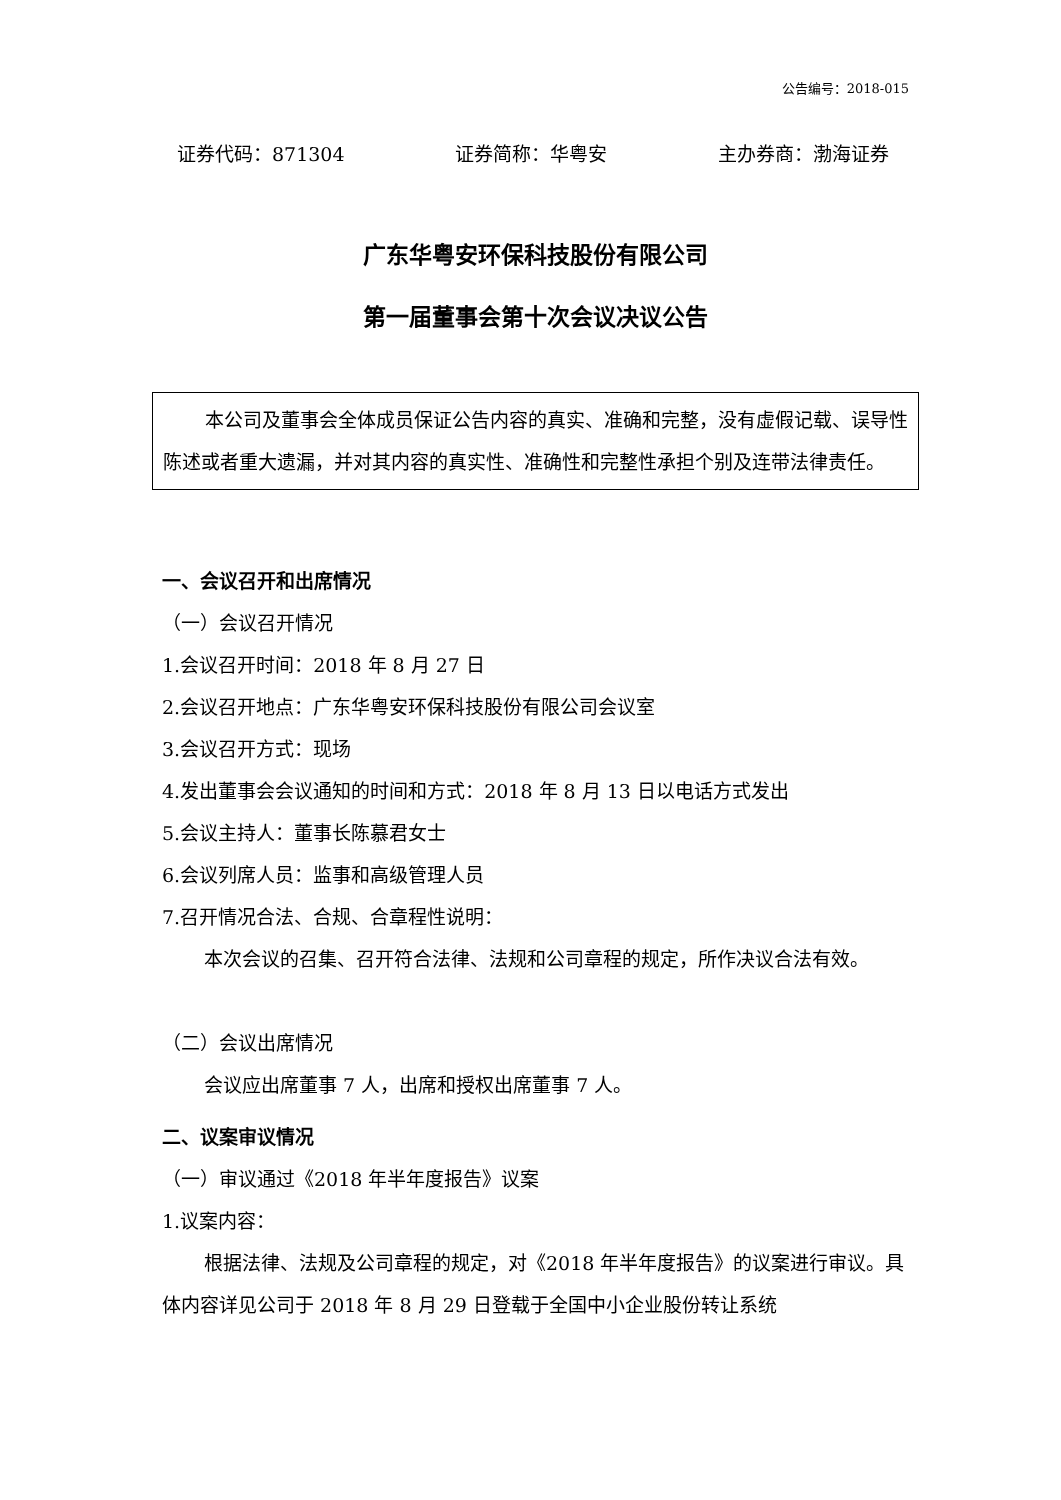公告编号：2018-015
证券代码：871304 证券简称：华粤安 主办券商：渤海证券
广东华粤安环保科技股份有限公司
第一届董事会第十次会议决议公告
本公司及董事会全体成员保证公告内容的真实、准确和完整，没有虚假记载、误导性陈述或者重大遗漏，并对其内容的真实性、准确性和完整性承担个别及连带法律责任。
一、会议召开和出席情况
（一）会议召开情况
1.会议召开时间：2018 年 8 月 27 日
2.会议召开地点：广东华粤安环保科技股份有限公司会议室
3.会议召开方式：现场
4.发出董事会会议通知的时间和方式：2018 年 8 月 13 日以电话方式发出
5.会议主持人：董事长陈慕君女士
6.会议列席人员：监事和高级管理人员
7.召开情况合法、合规、合章程性说明：
本次会议的召集、召开符合法律、法规和公司章程的规定，所作决议合法有效。
（二）会议出席情况
会议应出席董事 7 人，出席和授权出席董事 7 人。
二、议案审议情况
（一）审议通过《2018 年半年度报告》议案
1.议案内容：
根据法律、法规及公司章程的规定，对《2018 年半年度报告》的议案进行审议。具体内容详见公司于 2018 年 8 月 29 日登载于全国中小企业股份转让系统